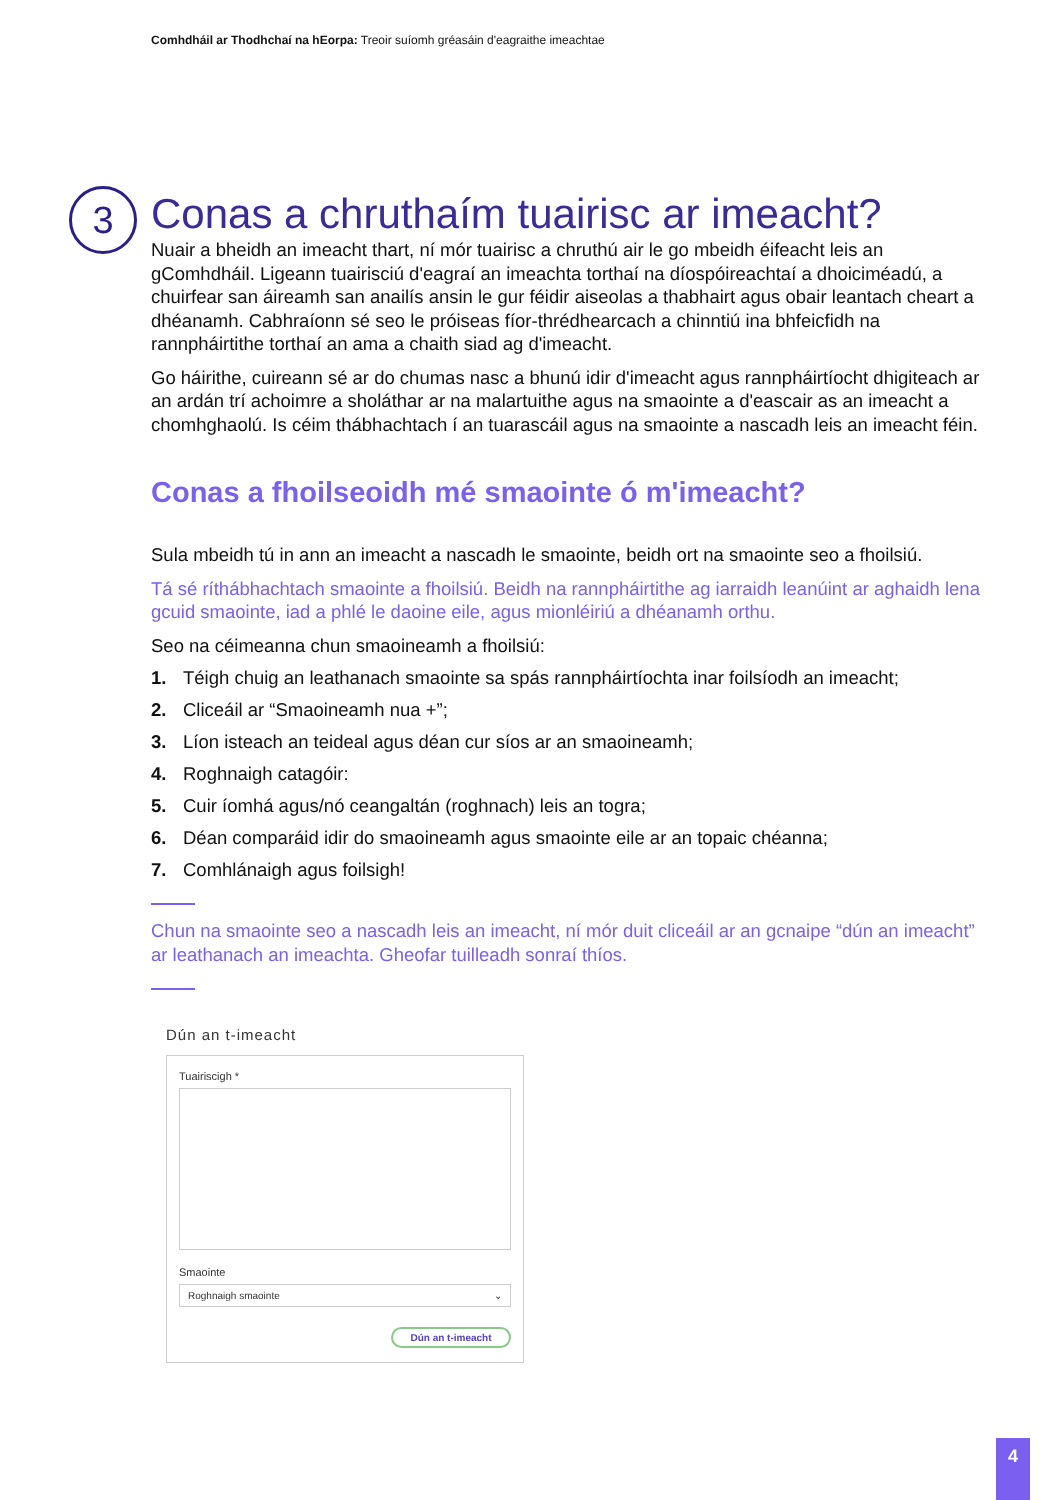Comhdháil ar Thodhchaí na hEorpa: Treoir suíomh gréasáin d'eagraithe imeachtae
3
Conas a chruthaím tuairisc ar imeacht?
Nuair a bheidh an imeacht thart, ní mór tuairisc a chruthú air le go mbeidh éifeacht leis an gComhdháil. Ligeann tuairisciú d'eagraí an imeachta torthaí na díospóireachtaí a dhoiciméadú, a chuirfear san áireamh san anailís ansin le gur féidir aiseolas a thabhairt agus obair leantach cheart a dhéanamh. Cabhraíonn sé seo le próiseas fíor-thrédhearcach a chinntiú ina bhfeicfidh na rannpháirtithe torthaí an ama a chaith siad ag d'imeacht.
Go háirithe, cuireann sé ar do chumas nasc a bhunú idir d'imeacht agus rannpháirtíocht dhigiteach ar an ardán trí achoimre a sholáthar ar na malartuithe agus na smaointe a d'eascair as an imeacht a chomhghaolú. Is céim thábhachtach í an tuarascáil agus na smaointe a nascadh leis an imeacht féin.
Conas a fhoilseoidh mé smaointe ó m'imeacht?
Sula mbeidh tú in ann an imeacht a nascadh le smaointe, beidh ort na smaointe seo a fhoilsiú.
Tá sé ríthábhachtach smaointe a fhoilsiú. Beidh na rannpháirtithe ag iarraidh leanúint ar aghaidh lena gcuid smaointe, iad a phlé le daoine eile, agus mionléiriú a dhéanamh orthu.
Seo na céimeanna chun smaoineamh a fhoilsiú:
1. Téigh chuig an leathanach smaointe sa spás rannpháirtíochta inar foilsíodh an imeacht;
2. Cliceáil ar “Smaoineamh nua +”;
3. Líon isteach an teideal agus déan cur síos ar an smaoineamh;
4. Roghnaigh catagóir:
5. Cuir íomhá agus/nó ceangaltán (roghnach) leis an togra;
6. Déan comparáid idir do smaoineamh agus smaointe eile ar an topaic chéanna;
7. Comhlánaigh agus foilsigh!
Chun na smaointe seo a nascadh leis an imeacht, ní mór duit cliceáil ar an gcnaipe “dún an imeacht” ar leathanach an imeachta. Gheofar tuilleadh sonraí thíos.
Dún an t-imeacht
Tuairiscigh *
Smaointe
Roghnaigh smaointe ⌄
Dún an t-imeacht
4